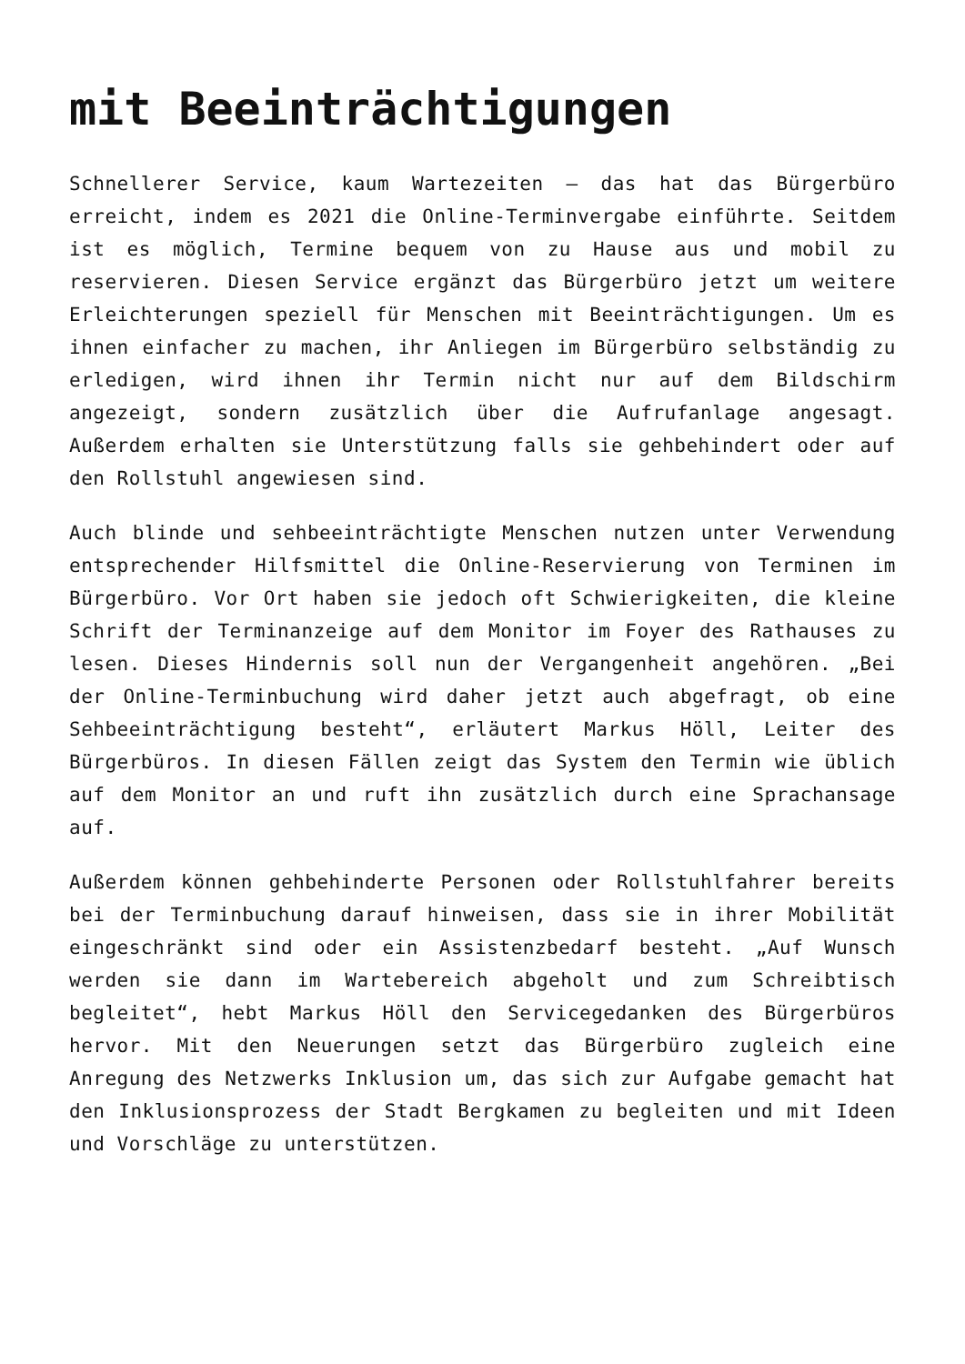mit Beeinträchtigungen
Schnellerer Service, kaum Wartezeiten – das hat das Bürgerbüro erreicht, indem es 2021 die Online-Terminvergabe einführte. Seitdem ist es möglich, Termine bequem von zu Hause aus und mobil zu reservieren. Diesen Service ergänzt das Bürgerbüro jetzt um weitere Erleichterungen speziell für Menschen mit Beeinträchtigungen. Um es ihnen einfacher zu machen, ihr Anliegen im Bürgerbüro selbständig zu erledigen, wird ihnen ihr Termin nicht nur auf dem Bildschirm angezeigt, sondern zusätzlich über die Aufrufanlage angesagt. Außerdem erhalten sie Unterstützung falls sie gehbehindert oder auf den Rollstuhl angewiesen sind.
Auch blinde und sehbeeinträchtigte Menschen nutzen unter Verwendung entsprechender Hilfsmittel die Online-Reservierung von Terminen im Bürgerbüro. Vor Ort haben sie jedoch oft Schwierigkeiten, die kleine Schrift der Terminanzeige auf dem Monitor im Foyer des Rathauses zu lesen. Dieses Hindernis soll nun der Vergangenheit angehören. „Bei der Online-Terminbuchung wird daher jetzt auch abgefragt, ob eine Sehbeeinträchtigung besteht“, erläutert Markus Höll, Leiter des Bürgerbüros. In diesen Fällen zeigt das System den Termin wie üblich auf dem Monitor an und ruft ihn zusätzlich durch eine Sprachansage auf.
Außerdem können gehbehinderte Personen oder Rollstuhlfahrer bereits bei der Terminbuchung darauf hinweisen, dass sie in ihrer Mobilität eingeschränkt sind oder ein Assistenzbedarf besteht. „Auf Wunsch werden sie dann im Wartebereich abgeholt und zum Schreibtisch begleitet“, hebt Markus Höll den Servicegedanken des Bürgerbüros hervor. Mit den Neuerungen setzt das Bürgerbüro zugleich eine Anregung des Netzwerks Inklusion um, das sich zur Aufgabe gemacht hat den Inklusionsprozess der Stadt Bergkamen zu begleiten und mit Ideen und Vorschläge zu unterstützen.